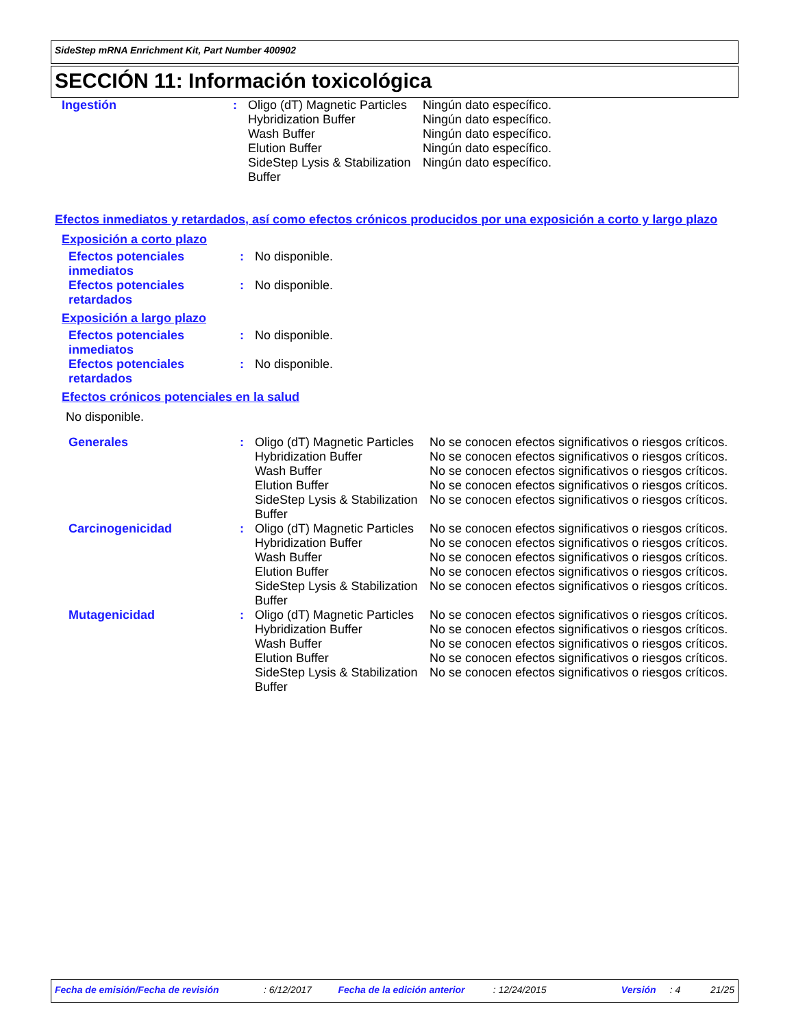SideStep mRNA Enrichment Kit, Part Number 400902
SECCIÓN 11: Información toxicológica
| Ingestión | : | Oligo (dT) Magnetic Particles Hybridization Buffer Wash Buffer Elution Buffer SideStep Lysis & Stabilization Buffer | Ningún dato específico. Ningún dato específico. Ningún dato específico. Ningún dato específico. Ningún dato específico. |
Efectos inmediatos y retardados, así como efectos crónicos producidos por una exposición a corto y largo plazo
Exposición a corto plazo
| Efectos potenciales inmediatos | : | No disponible. |
| Efectos potenciales retardados | : | No disponible. |
Exposición a largo plazo
| Efectos potenciales inmediatos | : | No disponible. |
| Efectos potenciales retardados | : | No disponible. |
Efectos crónicos potenciales en la salud
No disponible.
| Generales | : | Oligo (dT) Magnetic Particles | No se conocen efectos significativos o riesgos críticos. |
| | | Hybridization Buffer | No se conocen efectos significativos o riesgos críticos. |
| | | Wash Buffer | No se conocen efectos significativos o riesgos críticos. |
| | | Elution Buffer | No se conocen efectos significativos o riesgos críticos. |
| | | SideStep Lysis & Stabilization Buffer | No se conocen efectos significativos o riesgos críticos. |
| Carcinogenicidad | : | Oligo (dT) Magnetic Particles | No se conocen efectos significativos o riesgos críticos. |
| | | Hybridization Buffer | No se conocen efectos significativos o riesgos críticos. |
| | | Wash Buffer | No se conocen efectos significativos o riesgos críticos. |
| | | Elution Buffer | No se conocen efectos significativos o riesgos críticos. |
| | | SideStep Lysis & Stabilization Buffer | No se conocen efectos significativos o riesgos críticos. |
| Mutagenicidad | : | Oligo (dT) Magnetic Particles | No se conocen efectos significativos o riesgos críticos. |
| | | Hybridization Buffer | No se conocen efectos significativos o riesgos críticos. |
| | | Wash Buffer | No se conocen efectos significativos o riesgos críticos. |
| | | Elution Buffer | No se conocen efectos significativos o riesgos críticos. |
| | | SideStep Lysis & Stabilization Buffer | No se conocen efectos significativos o riesgos críticos. |
Fecha de emisión/Fecha de revisión: 6/12/2017 Fecha de la edición anterior: 12/24/2015 Versión: 4 21/25